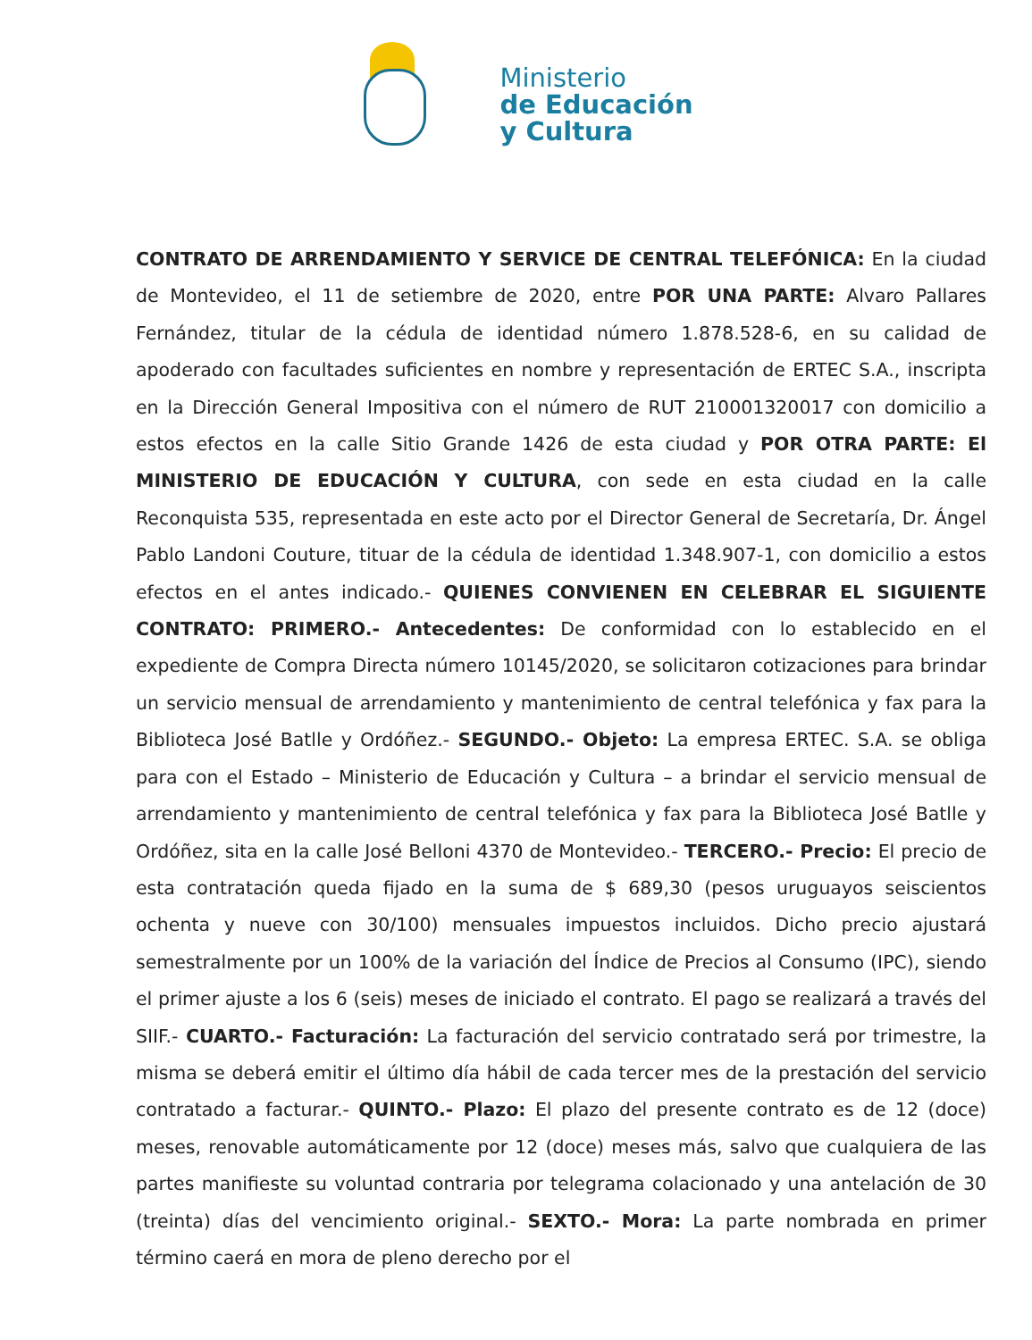Ministerio
de Educación
y Cultura
CONTRATO DE ARRENDAMIENTO Y SERVICE DE CENTRAL TELEFÓNICA: En la ciudad de Montevideo, el 11 de setiembre de 2020, entre POR UNA PARTE: Alvaro Pallares Fernández, titular de la cédula de identidad número 1.878.528-6, en su calidad de apoderado con facultades suficientes en nombre y representación de ERTEC S.A., inscripta en la Dirección General Impositiva con el número de RUT 210001320017 con domicilio a estos efectos en la calle Sitio Grande 1426 de esta ciudad y POR OTRA PARTE: El MINISTERIO DE EDUCACIÓN Y CULTURA, con sede en esta ciudad en la calle Reconquista 535, representada en este acto por el Director General de Secretaría, Dr. Ángel Pablo Landoni Couture, tituar de la cédula de identidad 1.348.907-1, con domicilio a estos efectos en el antes indicado.- QUIENES CONVIENEN EN CELEBRAR EL SIGUIENTE CONTRATO: PRIMERO.- Antecedentes: De conformidad con lo establecido en el expediente de Compra Directa número 10145/2020, se solicitaron cotizaciones para brindar un servicio mensual de arrendamiento y mantenimiento de central telefónica y fax para la Biblioteca José Batlle y Ordóñez.- SEGUNDO.- Objeto: La empresa ERTEC. S.A. se obliga para con el Estado – Ministerio de Educación y Cultura – a brindar el servicio mensual de arrendamiento y mantenimiento de central telefónica y fax para la Biblioteca José Batlle y Ordóñez, sita en la calle José Belloni 4370 de Montevideo.- TERCERO.- Precio: El precio de esta contratación queda fijado en la suma de $ 689,30 (pesos uruguayos seiscientos ochenta y nueve con 30/100) mensuales impuestos incluidos. Dicho precio ajustará semestralmente por un 100% de la variación del Índice de Precios al Consumo (IPC), siendo el primer ajuste a los 6 (seis) meses de iniciado el contrato. El pago se realizará a través del SIIF.- CUARTO.- Facturación: La facturación del servicio contratado será por trimestre, la misma se deberá emitir el último día hábil de cada tercer mes de la prestación del servicio contratado a facturar.- QUINTO.- Plazo: El plazo del presente contrato es de 12 (doce) meses, renovable automáticamente por 12 (doce) meses más, salvo que cualquiera de las partes manifieste su voluntad contraria por telegrama colacionado y una antelación de 30 (treinta) días del vencimiento original.- SEXTO.- Mora: La parte nombrada en primer término caerá en mora de pleno derecho por el